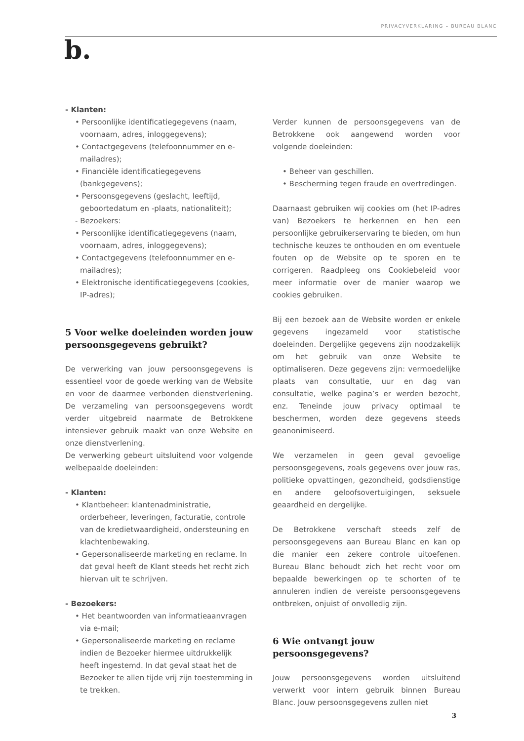PRIVACYVERKLARING – BUREAU BLANC
b.
- Klanten:
• Persoonlijke identificatiegegevens (naam, voornaam, adres, inloggegevens);
• Contactgegevens (telefoonnummer en e-mailadres);
• Financiële identificatiegegevens (bankgegevens);
• Persoonsgegevens (geslacht, leeftijd, geboortedatum en -plaats, nationaliteit);
- Bezoekers:
• Persoonlijke identificatiegegevens (naam, voornaam, adres, inloggegevens);
• Contactgegevens (telefoonnummer en e-mailadres);
• Elektronische identificatiegegevens (cookies, IP-adres);
5 Voor welke doeleinden worden jouw persoonsgegevens gebruikt?
De verwerking van jouw persoonsgegevens is essentieel voor de goede werking van de Website en voor de daarmee verbonden dienstverlening. De verzameling van persoonsgegevens wordt verder uitgebreid naarmate de Betrokkene intensiever gebruik maakt van onze Website en onze dienstverlening.
De verwerking gebeurt uitsluitend voor volgende welbepaalde doeleinden:
- Klanten:
• Klantbeheer: klantenadministratie, orderbeheer, leveringen, facturatie, controle van de kredietwaardigheid, ondersteuning en klachtenbewaking.
• Gepersonaliseerde marketing en reclame. In dat geval heeft de Klant steeds het recht zich hiervan uit te schrijven.
- Bezoekers:
• Het beantwoorden van informatieaanvragen via e-mail;
• Gepersonaliseerde marketing en reclame indien de Bezoeker hiermee uitdrukkelijk heeft ingestemd. In dat geval staat het de Bezoeker te allen tijde vrij zijn toestemming in te trekken.
Verder kunnen de persoonsgegevens van de Betrokkene ook aangewend worden voor volgende doeleinden:
• Beheer van geschillen.
• Bescherming tegen fraude en overtredingen.
Daarnaast gebruiken wij cookies om (het IP-adres van) Bezoekers te herkennen en hen een persoonlijke gebruikerservaring te bieden, om hun technische keuzes te onthouden en om eventuele fouten op de Website op te sporen en te corrigeren. Raadpleeg ons Cookiebeleid voor meer informatie over de manier waarop we cookies gebruiken.
Bij een bezoek aan de Website worden er enkele gegevens ingezameld voor statistische doeleinden. Dergelijke gegevens zijn noodzakelijk om het gebruik van onze Website te optimaliseren. Deze gegevens zijn: vermoedelijke plaats van consultatie, uur en dag van consultatie, welke pagina’s er werden bezocht, enz. Teneinde jouw privacy optimaal te beschermen, worden deze gegevens steeds geanonimiseerd.
We verzamelen in geen geval gevoelige persoonsgegevens, zoals gegevens over jouw ras, politieke opvattingen, gezondheid, godsdienstige en andere geloofsovertuigingen, seksuele geaardheid en dergelijke.
De Betrokkene verschaft steeds zelf de persoonsgegevens aan Bureau Blanc en kan op die manier een zekere controle uitoefenen. Bureau Blanc behoudt zich het recht voor om bepaalde bewerkingen op te schorten of te annuleren indien de vereiste persoonsgegevens ontbreken, onjuist of onvolledig zijn.
6 Wie ontvangt jouw persoonsgegevens?
Jouw persoonsgegevens worden uitsluitend verwerkt voor intern gebruik binnen Bureau Blanc. Jouw persoonsgegevens zullen niet
3